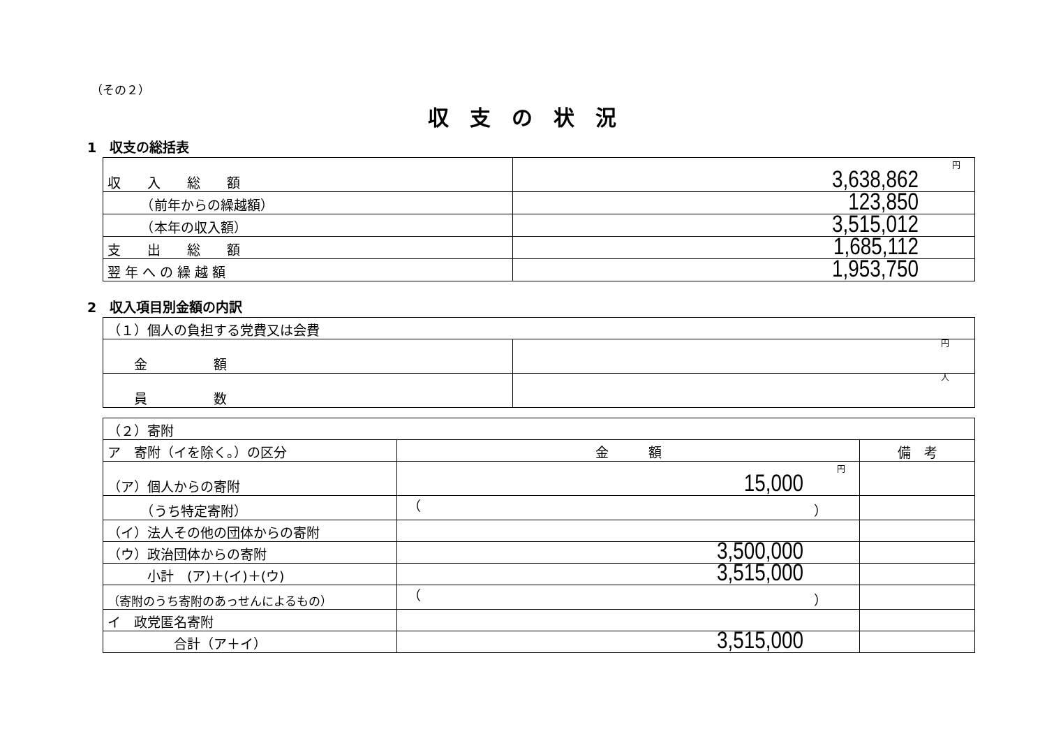（その２）
収支の状況
1　収支の総括表
| 収 入 総 額 | 円 3,638,862 |
| （前年からの繰越額） | 123,850 |
| （本年の収入額） | 3,515,012 |
| 支 出 総 額 | 1,685,112 |
| 翌 年 へ の 繰 越 額 | 1,953,750 |
2　収入項目別金額の内訳
| （１）個人の負担する党費又は会費 | |
| 金 額 | 円 |
| 員 数 | 人 |
| （２）寄附 | | |
| ア 寄附（イを除く。）の区分 | 金 額 | 備 考 |
| （ア）個人からの寄附 | 円 15,000 | |
| （うち特定寄附） | （ ） | |
| （イ）法人その他の団体からの寄附 | | |
| （ウ）政治団体からの寄附 | 3,500,000 | |
| 小計 (ア)＋(イ)＋(ウ) | 3,515,000 | |
| （寄附のうち寄附のあっせんによるもの） | （ ） | |
| イ 政党匿名寄附 | | |
| 合計（ア＋イ） | 3,515,000 | |